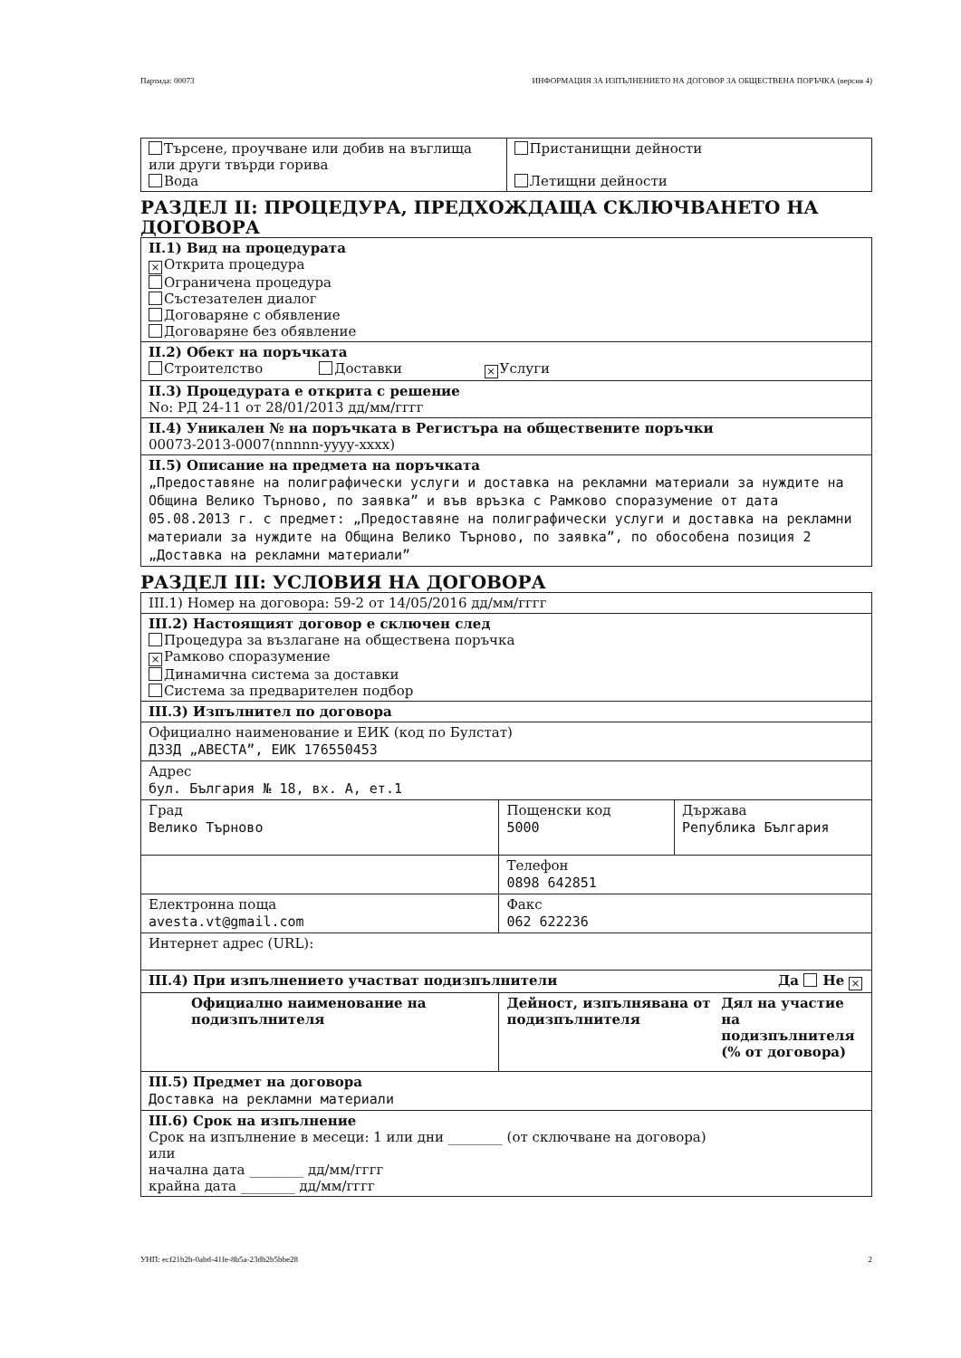Партида: 00073 ИНФОРМАЦИЯ ЗА ИЗПЪЛНЕНИЕТО НА ДОГОВОР ЗА ОБЩЕСТВЕНА ПОРЪЧКА (версия 4)
| Търсене, проучване или добив на въглища или други твърди горива Вода | Пристанищни дейности Летищни дейности |
РАЗДЕЛ II: ПРОЦЕДУРА, ПРЕДХОЖДАЩА СКЛЮЧВАНЕТО НА ДОГОВОРА
| II.1) Вид на процедурата × Открита процедура Ограничена процедура Състезателен диалог Договаряне с обявление Договаряне без обявление |
| II.2) Обект на поръчката Строителство Доставки × Услуги |
| II.3) Процедурата е открита с решение No: РД 24-11 от 28/01/2013 дд/мм/гггг |
| II.4) Уникален № на поръчката в Регистъра на обществените поръчки 00073-2013-0007(nnnnn-yyyy-xxxx) |
| II.5) Описание на предмета на поръчката „Предоставяне на полиграфически услуги и доставка на рекламни материали за нуждите на Община Велико Търново, по заявка” и във връзка с Рамково споразумение от дата 05.08.2013 г. с предмет: „Предоставяне на полиграфически услуги и доставка на рекламни материали за нуждите на Община Велико Търново, по заявка”, по обособена позиция 2 „Доставка на рекламни материали” |
РАЗДЕЛ III: УСЛОВИЯ НА ДОГОВОРА
| III.1) Номер на договора: 59-2 от 14/05/2016 дд/мм/гггг | | |
| III.2) Настоящият договор е сключен след Процедура за възлагане на обществена поръчка × Рамково споразумение Динамична система за доставки Система за предварителен подбор | | |
| III.3) Изпълнител по договора | | |
| Официално наименование и ЕИК (код по Булстат) ДЗЗД „АВЕСТА”, ЕИК 176550453 | | |
| Адрес бул. България № 18, вх. А, ет.1 | | |
| Град Велико Търново | Пощенски код 5000 | Държава Република България |
| | Телефон 0898 642851 | |
| Електронна поща avesta.vt@gmail.com | Факс 062 622236 | |
| Интернет адрес (URL): | | |
| III.4) При изпълнението участват подизпълнители Да Не × | | |
| Официално наименование на подизпълнителя | / Дейност, изпълнявана от подизпълнителя / Дял на участие на подизпълнителя (% от договора) / | |
| III.5) Предмет на договора Доставка на рекламни материали | | |
| III.6) Срок на изпълнение Срок на изпълнение в месеци: 1 или дни ________ (от сключване на договора) или начална дата ________ дд/мм/гггг крайна дата ________ дд/мм/гггг | | |
УНП: ecf21b2b-0abd-41fe-8b5a-23db2b5bbe28 2